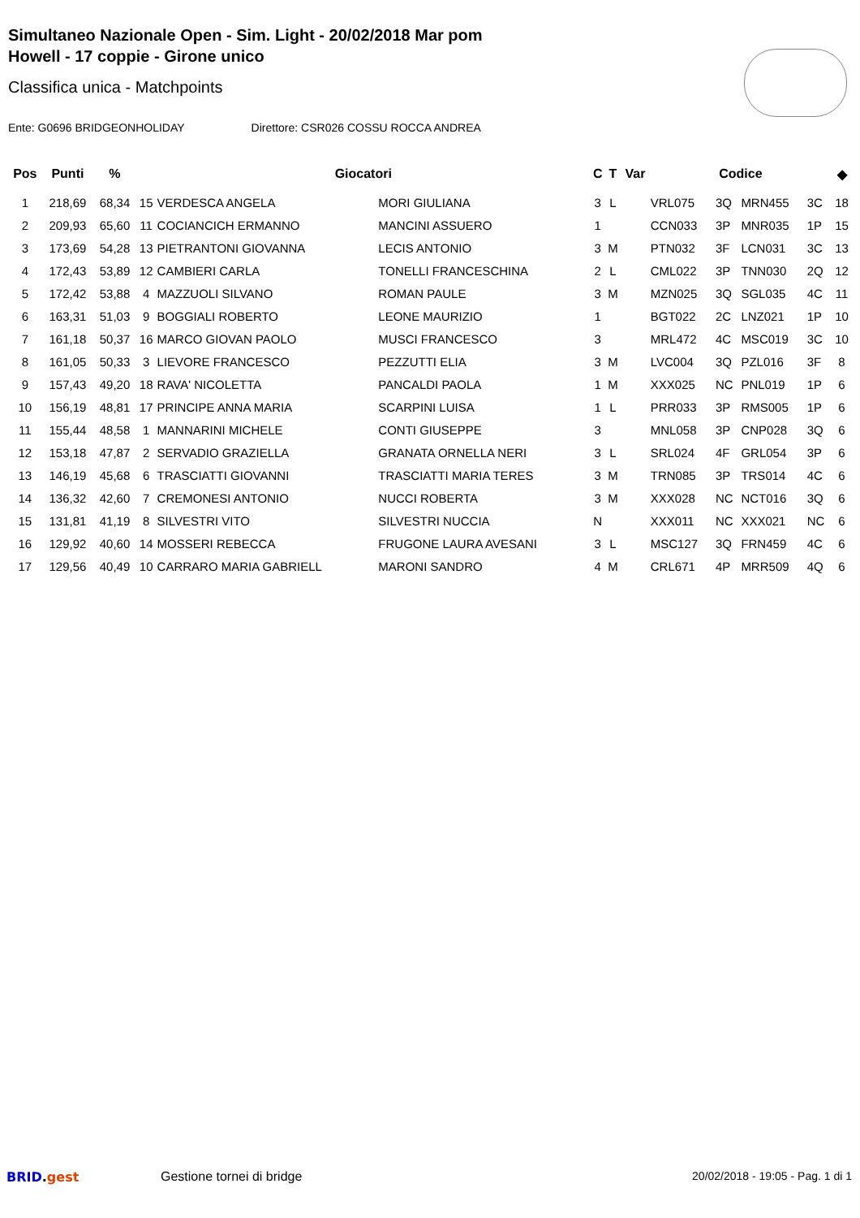Simultaneo Nazionale Open - Sim. Light - 20/02/2018 Mar pom
Howell - 17 coppie - Girone unico
Classifica unica - Matchpoints
Ente: G0696 BRIDGEONHOLIDAY Direttore: CSR026 COSSU ROCCA ANDREA
| Pos | Punti | % | Giocatori | | | C | T | Var | Codice | | | | ◆ |
| --- | --- | --- | --- | --- | --- | --- | --- | --- | --- | --- | --- | --- | --- |
| 1 | 218,69 | 68,34 | 15 | VERDESCA ANGELA | MORI GIULIANA | 3 | L | | VRL075 | 3Q | MRN455 | 3C | 18 |
| 2 | 209,93 | 65,60 | 11 | COCIANCICH ERMANNO | MANCINI ASSUERO | 1 | | | CCN033 | 3P | MNR035 | 1P | 15 |
| 3 | 173,69 | 54,28 | 13 | PIETRANTONI GIOVANNA | LECIS ANTONIO | 3 | M | | PTN032 | 3F | LCN031 | 3C | 13 |
| 4 | 172,43 | 53,89 | 12 | CAMBIERI CARLA | TONELLI FRANCESCHINA | 2 | L | | CML022 | 3P | TNN030 | 2Q | 12 |
| 5 | 172,42 | 53,88 | 4 | MAZZUOLI SILVANO | ROMAN PAULE | 3 | M | | MZN025 | 3Q | SGL035 | 4C | 11 |
| 6 | 163,31 | 51,03 | 9 | BOGGIALI ROBERTO | LEONE MAURIZIO | 1 | | | BGT022 | 2C | LNZ021 | 1P | 10 |
| 7 | 161,18 | 50,37 | 16 | MARCO GIOVAN PAOLO | MUSCI FRANCESCO | 3 | | | MRL472 | 4C | MSC019 | 3C | 10 |
| 8 | 161,05 | 50,33 | 3 | LIEVORE FRANCESCO | PEZZUTTI ELIA | 3 | M | | LVC004 | 3Q | PZL016 | 3F | 8 |
| 9 | 157,43 | 49,20 | 18 | RAVA' NICOLETTA | PANCALDI PAOLA | 1 | M | | XXX025 | NC | PNL019 | 1P | 6 |
| 10 | 156,19 | 48,81 | 17 | PRINCIPE ANNA MARIA | SCARPINI LUISA | 1 | L | | PRR033 | 3P | RMS005 | 1P | 6 |
| 11 | 155,44 | 48,58 | 1 | MANNARINI MICHELE | CONTI GIUSEPPE | 3 | | | MNL058 | 3P | CNP028 | 3Q | 6 |
| 12 | 153,18 | 47,87 | 2 | SERVADIO GRAZIELLA | GRANATA ORNELLA NERI | 3 | L | | SRL024 | 4F | GRL054 | 3P | 6 |
| 13 | 146,19 | 45,68 | 6 | TRASCIATTI GIOVANNI | TRASCIATTI MARIA TERES | 3 | M | | TRN085 | 3P | TRS014 | 4C | 6 |
| 14 | 136,32 | 42,60 | 7 | CREMONESI ANTONIO | NUCCI ROBERTA | 3 | M | | XXX028 | NC | NCT016 | 3Q | 6 |
| 15 | 131,81 | 41,19 | 8 | SILVESTRI VITO | SILVESTRI NUCCIA | N | | | XXX011 | NC | XXX021 | NC | 6 |
| 16 | 129,92 | 40,60 | 14 | MOSSERI REBECCA | FRUGONE LAURA AVESANI | 3 | L | | MSC127 | 3Q | FRN459 | 4C | 6 |
| 17 | 129,56 | 40,49 | 10 | CARRARO MARIA GABRIELL | MARONI SANDRO | 4 | M | | CRL671 | 4P | MRR509 | 4Q | 6 |
BRID.gest Gestione tornei di bridge 20/02/2018 - 19:05 - Pag. 1 di 1